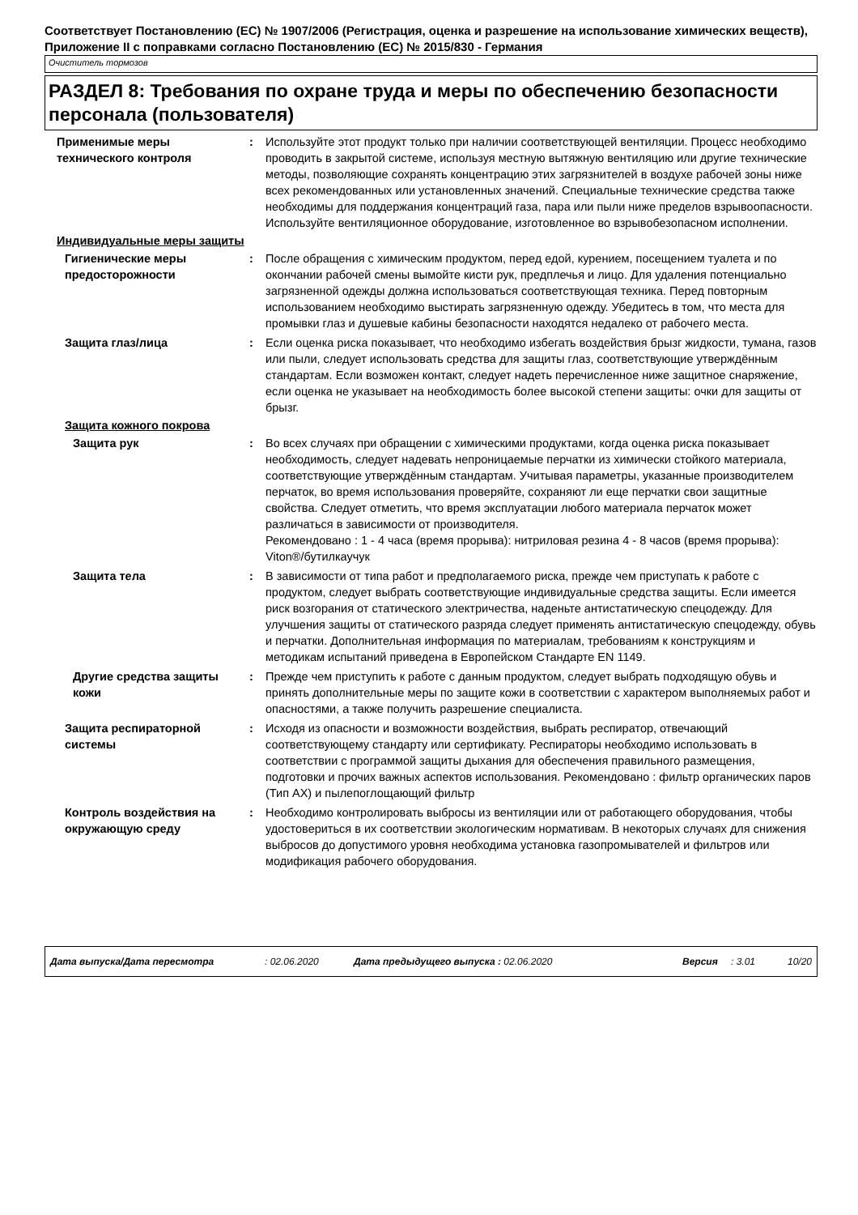Соответствует Постановлению (ЕС) № 1907/2006 (Регистрация, оценка и разрешение на использование химических веществ), Приложение II с поправками согласно Постановлению (ЕС) № 2015/830 - Германия
Очиститель тормозов
РАЗДЕЛ 8: Требования по охране труда и меры по обеспечению безопасности персонала (пользователя)
Применимые меры технического контроля
: Используйте этот продукт только при наличии соответствующей вентиляции. Процесс необходимо проводить в закрытой системе, используя местную вытяжную вентиляцию или другие технические методы, позволяющие сохранять концентрацию этих загрязнителей в воздухе рабочей зоны ниже всех рекомендованных или установленных значений. Специальные технические средства также необходимы для поддержания концентраций газа, пара или пыли ниже пределов взрывоопасности. Используйте вентиляционное оборудование, изготовленное во взрывобезопасном исполнении.
Индивидуальные меры защиты
Гигиенические меры предосторожности
: После обращения с химическим продуктом, перед едой, курением, посещением туалета и по окончании рабочей смены вымойте кисти рук, предплечья и лицо. Для удаления потенциально загрязненной одежды должна использоваться соответствующая техника. Перед повторным использованием необходимо выстирать загрязненную одежду. Убедитесь в том, что места для промывки глаз и душевые кабины безопасности находятся недалеко от рабочего места.
Защита глаз/лица : Если оценка риска показывает, что необходимо избегать воздействия брызг жидкости, тумана, газов или пыли, следует использовать средства для защиты глаз, соответствующие утверждённым стандартам. Если возможен контакт, следует надеть перечисленное ниже защитное снаряжение, если оценка не указывает на необходимость более высокой степени защиты: очки для защиты от брызг.
Защита кожного покрова
Защита рук : Во всех случаях при обращении с химическими продуктами, когда оценка риска показывает необходимость, следует надевать непроницаемые перчатки из химически стойкого материала, соответствующие утверждённым стандартам. Учитывая параметры, указанные производителем перчаток, во время использования проверяйте, сохраняют ли еще перчатки свои защитные свойства. Следует отметить, что время эксплуатации любого материала перчаток может различаться в зависимости от производителя.
Рекомендовано : 1 - 4 часа (время прорыва): нитриловая резина 4 - 8 часов (время прорыва): Viton®/бутилкаучук
Защита тела : В зависимости от типа работ и предполагаемого риска, прежде чем приступать к работе с продуктом, следует выбрать соответствующие индивидуальные средства защиты. Если имеется риск возгорания от статического электричества, наденьте антистатическую спецодежду. Для улучшения защиты от статического разряда следует применять антистатическую спецодежду, обувь и перчатки. Дополнительная информация по материалам, требованиям к конструкциям и методикам испытаний приведена в Европейском Стандарте EN 1149.
Другие средства защиты кожи
: Прежде чем приступить к работе с данным продуктом, следует выбрать подходящую обувь и принять дополнительные меры по защите кожи в соответствии с характером выполняемых работ и опасностями, а также получить разрешение специалиста.
Защита респираторной системы
: Исходя из опасности и возможности воздействия, выбрать респиратор, отвечающий соответствующему стандарту или сертификату. Респираторы необходимо использовать в соответствии с программой защиты дыхания для обеспечения правильного размещения, подготовки и прочих важных аспектов использования. Рекомендовано : фильтр органических паров (Тип AX) и пылепоглощающий фильтр
Контроль воздействия на окружающую среду
: Необходимо контролировать выбросы из вентиляции или от работающего оборудования, чтобы удостовериться в их соответствии экологическим нормативам. В некоторых случаях для снижения выбросов до допустимого уровня необходима установка газопромывателей и фильтров или модификация рабочего оборудования.
Дата выпуска/Дата пересмотра: 02.06.2020 Дата предыдущего выпуска : 02.06.2020 Версия: 3.01 10/20